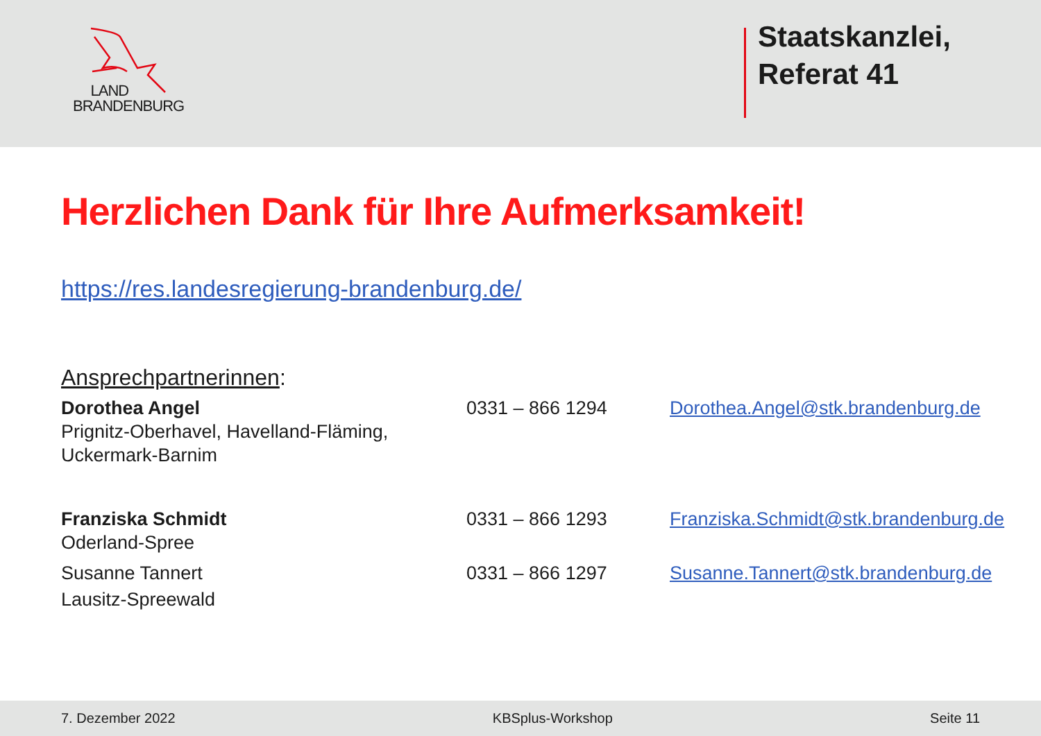LAND
BRANDENBURG
Staatskanzlei,
Referat 41
Herzlichen Dank für Ihre Aufmerksamkeit!
https://res.landesregierung-brandenburg.de/
Ansprechpartnerinnen:
Dorothea Angel
Prignitz-Oberhavel, Havelland-Fläming,
Uckermark-Barnim
0331 – 866 1294 Dorothea.Angel@stk.brandenburg.de
Franziska Schmidt
Oderland-Spree
0331 – 866 1293 Franziska.Schmidt@stk.brandenburg.de
Susanne Tannert
Lausitz-Spreewald
0331 – 866 1297 Susanne.Tannert@stk.brandenburg.de
7. Dezember 2022 KBSplus-Workshop Seite 11